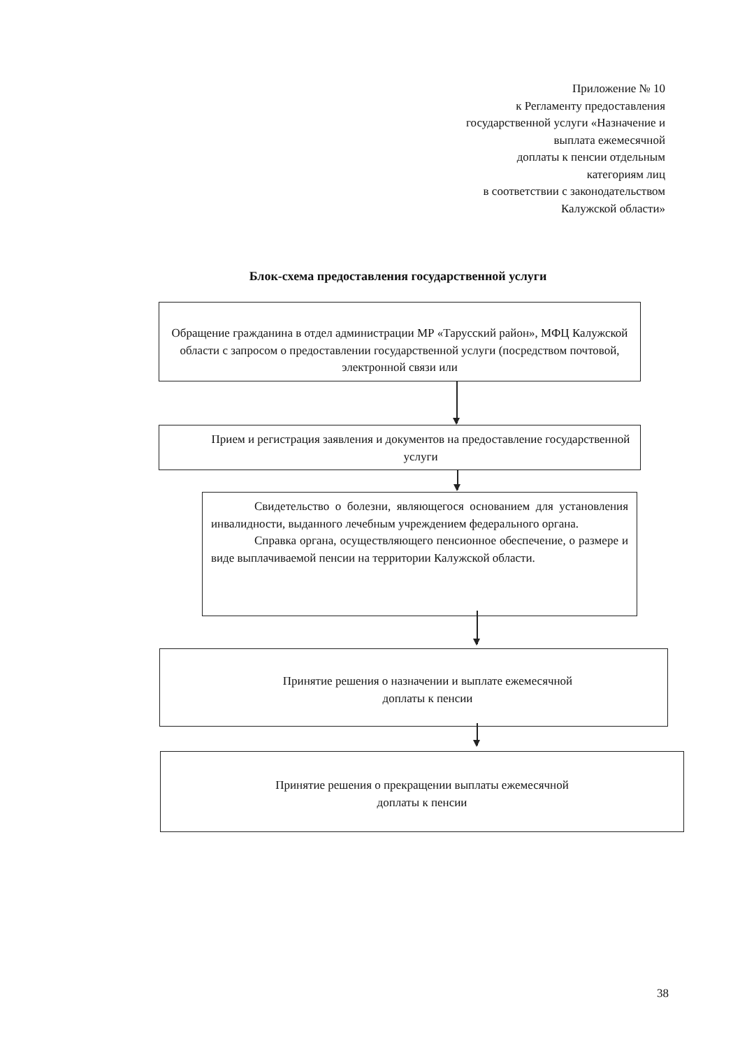Приложение № 10
к Регламенту предоставления
государственной услуги «Назначение и
выплата ежемесячной
доплаты к пенсии отдельным
категориям лиц
в соответствии с законодательством
Калужской области»
Блок-схема предоставления государственной услуги
Обращение гражданина в отдел администрации МР «Тарусский район», МФЦ Калужской области с запросом о предоставлении государственной услуги (посредством почтовой, электронной связи или
Прием и регистрация заявления и документов на предоставление государственной услуги
Свидетельство о болезни, являющегося основанием для установления инвалидности, выданного лечебным учреждением федерального органа.
Справка органа, осуществляющего пенсионное обеспечение, о размере и виде выплачиваемой пенсии на территории Калужской области.
Принятие решения о назначении и выплате ежемесячной
доплаты к пенсии
Принятие решения о прекращении выплаты ежемесячной
доплаты к пенсии
38